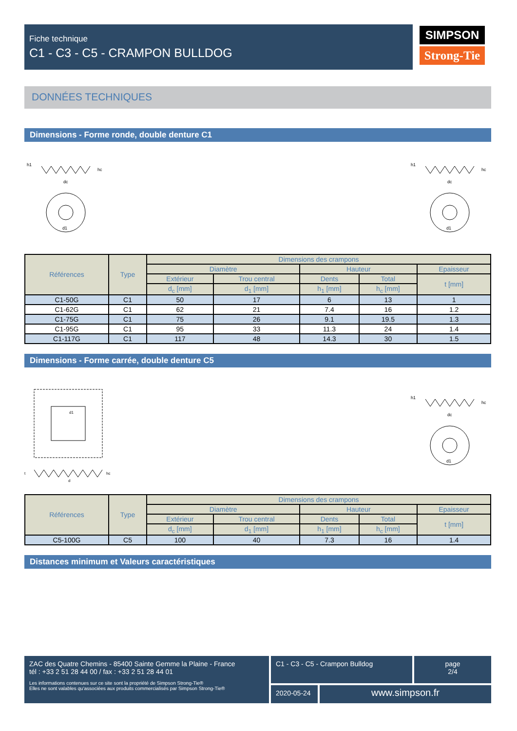Fiche technique
C1 - C3 - C5 - CRAMPON BULLDOG
SIMPSON
Strong-Tie
DONNÉES TECHNIQUES
Dimensions - Forme ronde, double denture C1
h1
dc
hc
d1
h1
dc
hc
d1
| Références | Type | Dimensions des crampons | | | | |
| --- | --- | --- | --- | --- | --- | --- |
| | | Diamètre | | Hauteur | | Epaisseur |
| | | Extérieur | Trou central | Dents | Total | t [mm] |
| | | d<sub>c</sub> [mm] | d<sub>1</sub> [mm] | h<sub>1</sub> [mm] | h<sub>c</sub> [mm] | |
| C1-50G | C1 | 50 | 17 | 6 | 13 | 1 |
| C1-62G | C1 | 62 | 21 | 7.4 | 16 | 1.2 |
| C1-75G | C1 | 75 | 26 | 9.1 | 19.5 | 1.3 |
| C1-95G | C1 | 95 | 33 | 11.3 | 24 | 1.4 |
| C1-117G | C1 | 117 | 48 | 14.3 | 30 | 1.5 |
Dimensions - Forme carrée, double denture C5
d1
t
d
hc
h1
dc
hc
d1
| Références | Type | Dimensions des crampons | | | | |
| --- | --- | --- | --- | --- | --- | --- |
| | | Diamètre | | Hauteur | | Epaisseur |
| | | Extérieur | Trou central | Dents | Total | t [mm] |
| | | d<sub>c</sub> [mm] | d<sub>1</sub> [mm] | h<sub>1</sub> [mm] | h<sub>c</sub> [mm] | |
| C5-100G | C5 | 100 | 40 | 7.3 | 16 | 1.4 |
Distances minimum et Valeurs caractéristiques
ZAC des Quatre Chemins - 85400 Sainte Gemme la Plaine - France
tél : +33 2 51 28 44 00 / fax : +33 2 51 28 44 01
Les informations contenues sur ce site sont la propriété de Simpson Strong-Tie®
Elles ne sont valables qu'associées aux produits commercialisés par Simpson Strong-Tie®
C1 - C3 - C5 - Crampon Bulldog page
2/4
2020-05-24
www.simpson.fr